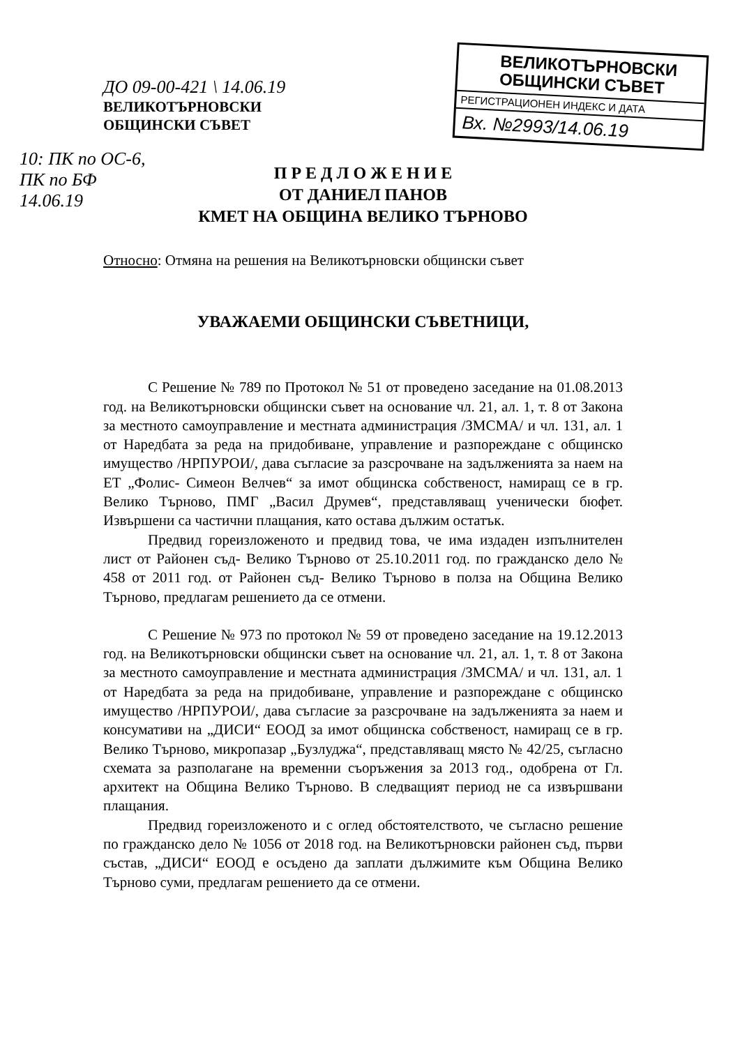ВЕЛИКОТЪРНОВСКИ
ОБЩИНСКИ СЪВЕТ
РЕГИСТРАЦИОНЕН ИНДЕКС И ДАТА
Вх. №2993/14.06.19
ДО 09-00-421 \ 14.06.19
ВЕЛИКОТЪРНОВСКИ
ОБЩИНСКИ СЪВЕТ
10: ПК по ОС-6,
ПК по БФ
14.06.19
П Р Е Д Л О Ж Е Н И Е
ОТ ДАНИЕЛ ПАНОВ
КМЕТ НА ОБЩИНА ВЕЛИКО ТЪРНОВО
Относно: Отмяна на решения на Великотърновски общински съвет
УВАЖАЕМИ ОБЩИНСКИ СЪВЕТНИЦИ,
С Решение № 789 по Протокол № 51 от проведено заседание на 01.08.2013 год. на Великотърновски общински съвет на основание чл. 21, ал. 1, т. 8 от Закона за местното самоуправление и местната администрация /ЗМСМА/ и чл. 131, ал. 1 от Наредбата за реда на придобиване, управление и разпореждане с общинско имущество /НРПУРОИ/, дава съгласие за разсрочване на задълженията за наем на ЕТ „Фолис- Симеон Велчев“ за имот общинска собственост, намиращ се в гр. Велико Търново, ПМГ „Васил Друмев“, представляващ ученически бюфет. Извършени са частични плащания, като остава дължим остатък.
Предвид гореизложеното и предвид това, че има издаден изпълнителен лист от Районен съд- Велико Търново от 25.10.2011 год. по гражданско дело № 458 от 2011 год. от Районен съд- Велико Търново в полза на Община Велико Търново, предлагам решението да се отмени.
С Решение № 973 по протокол № 59 от проведено заседание на 19.12.2013 год. на Великотърновски общински съвет на основание чл. 21, ал. 1, т. 8 от Закона за местното самоуправление и местната администрация /ЗМСМА/ и чл. 131, ал. 1 от Наредбата за реда на придобиване, управление и разпореждане с общинско имущество /НРПУРОИ/, дава съгласие за разсрочване на задълженията за наем и консумативи на „ДИСИ“ ЕООД за имот общинска собственост, намиращ се в гр. Велико Търново, микропазар „Бузлуджа“, представляващ място № 42/25, съгласно схемата за разполагане на временни съоръжения за 2013 год., одобрена от Гл. архитект на Община Велико Търново. В следващият период не са извършвани плащания.
Предвид гореизложеното и с оглед обстоятелството, че съгласно решение по гражданско дело № 1056 от 2018 год. на Великотърновски районен съд, първи състав, „ДИСИ“ ЕООД е осъдено да заплати дължимите към Община Велико Търново суми, предлагам решението да се отмени.